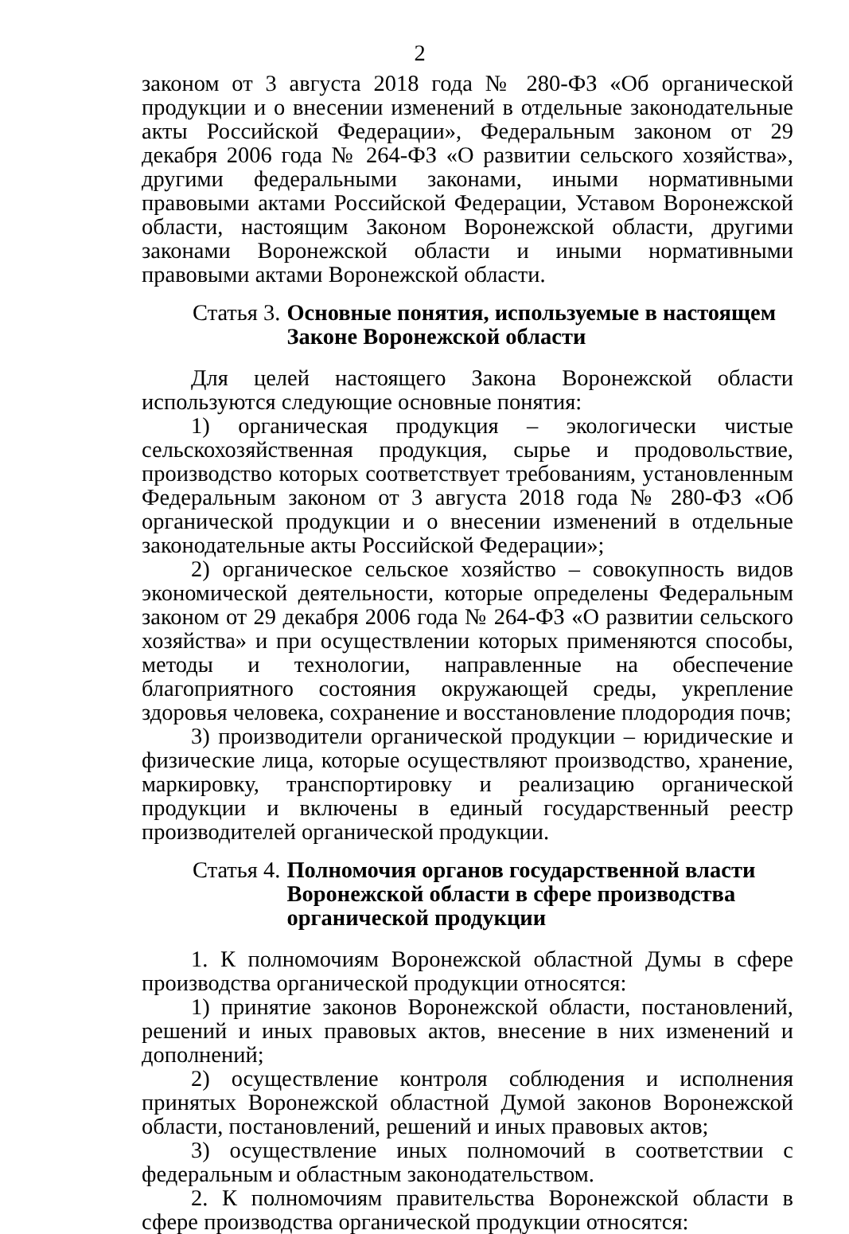2
законом от 3 августа 2018 года № 280-ФЗ «Об органической продукции и о внесении изменений в отдельные законодательные акты Российской Федерации», Федеральным законом от 29 декабря 2006 года № 264-ФЗ «О развитии сельского хозяйства», другими федеральными законами, иными нормативными правовыми актами Российской Федерации, Уставом Воронежской области, настоящим Законом Воронежской области, другими законами Воронежской области и иными нормативными правовыми актами Воронежской области.
Статья 3. Основные понятия, используемые в настоящем Законе Воронежской области
Для целей настоящего Закона Воронежской области используются следующие основные понятия:
1) органическая продукция – экологически чистые сельскохозяйственная продукция, сырье и продовольствие, производство которых соответствует требованиям, установленным Федеральным законом от 3 августа 2018 года № 280-ФЗ «Об органической продукции и о внесении изменений в отдельные законодательные акты Российской Федерации»;
2) органическое сельское хозяйство – совокупность видов экономической деятельности, которые определены Федеральным законом от 29 декабря 2006 года № 264-ФЗ «О развитии сельского хозяйства» и при осуществлении которых применяются способы, методы и технологии, направленные на обеспечение благоприятного состояния окружающей среды, укрепление здоровья человека, сохранение и восстановление плодородия почв;
3) производители органической продукции – юридические и физические лица, которые осуществляют производство, хранение, маркировку, транспортировку и реализацию органической продукции и включены в единый государственный реестр производителей органической продукции.
Статья 4. Полномочия органов государственной власти
Воронежской области в сфере производства
органической продукции
1. К полномочиям Воронежской областной Думы в сфере производства органической продукции относятся:
1) принятие законов Воронежской области, постановлений, решений и иных правовых актов, внесение в них изменений и дополнений;
2) осуществление контроля соблюдения и исполнения принятых Воронежской областной Думой законов Воронежской области, постановлений, решений и иных правовых актов;
3) осуществление иных полномочий в соответствии с федеральным и областным законодательством.
2. К полномочиям правительства Воронежской области в сфере производства органической продукции относятся: